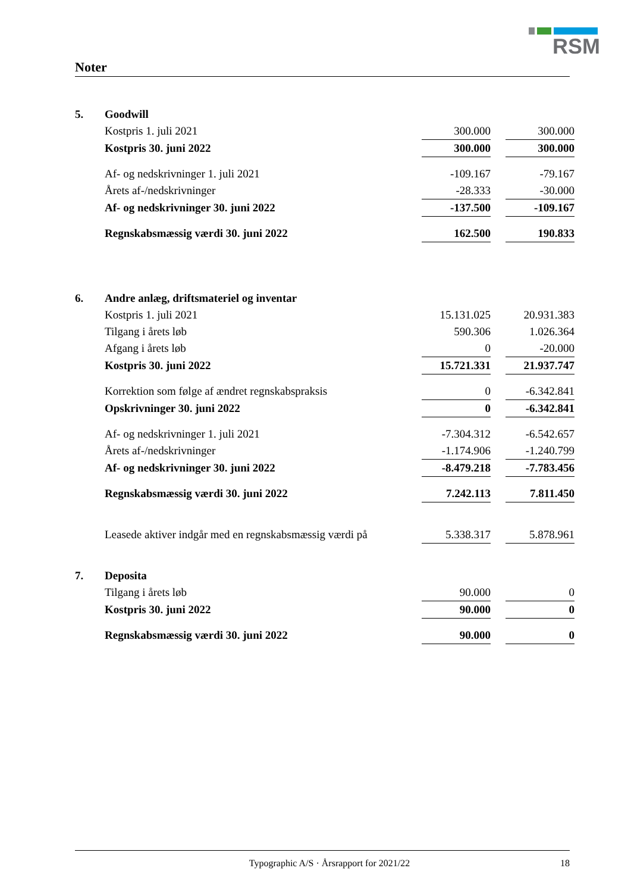RSM
Noter
| 5. | Goodwill | | | |
| | Kostpris 1. juli 2021 | 300.000 | | 300.000 |
| | Kostpris 30. juni 2022 | 300.000 | | 300.000 |
| | Af- og nedskrivninger 1. juli 2021 | -109.167 | | -79.167 |
| | Årets af-/nedskrivninger | -28.333 | | -30.000 |
| | Af- og nedskrivninger 30. juni 2022 | -137.500 | | -109.167 |
| | Regnskabsmæssig værdi 30. juni 2022 | 162.500 | | 190.833 |
| 6. | Andre anlæg, driftsmateriel og inventar | | | |
| | Kostpris 1. juli 2021 | 15.131.025 | | 20.931.383 |
| | Tilgang i årets løb | 590.306 | | 1.026.364 |
| | Afgang i årets løb | 0 | | -20.000 |
| | Kostpris 30. juni 2022 | 15.721.331 | | 21.937.747 |
| | Korrektion som følge af ændret regnskabspraksis | 0 | | -6.342.841 |
| | Opskrivninger 30. juni 2022 | 0 | | -6.342.841 |
| | Af- og nedskrivninger 1. juli 2021 | -7.304.312 | | -6.542.657 |
| | Årets af-/nedskrivninger | -1.174.906 | | -1.240.799 |
| | Af- og nedskrivninger 30. juni 2022 | -8.479.218 | | -7.783.456 |
| | Regnskabsmæssig værdi 30. juni 2022 | 7.242.113 | | 7.811.450 |
| | Leasede aktiver indgår med en regnskabsmæssig værdi på | 5.338.317 | | 5.878.961 |
| 7. | Deposita | | | |
| | Tilgang i årets løb | 90.000 | | 0 |
| | Kostpris 30. juni 2022 | 90.000 | | 0 |
| | Regnskabsmæssig værdi 30. juni 2022 | 90.000 | | 0 |
Typographic A/S · Årsrapport for 2021/22 18